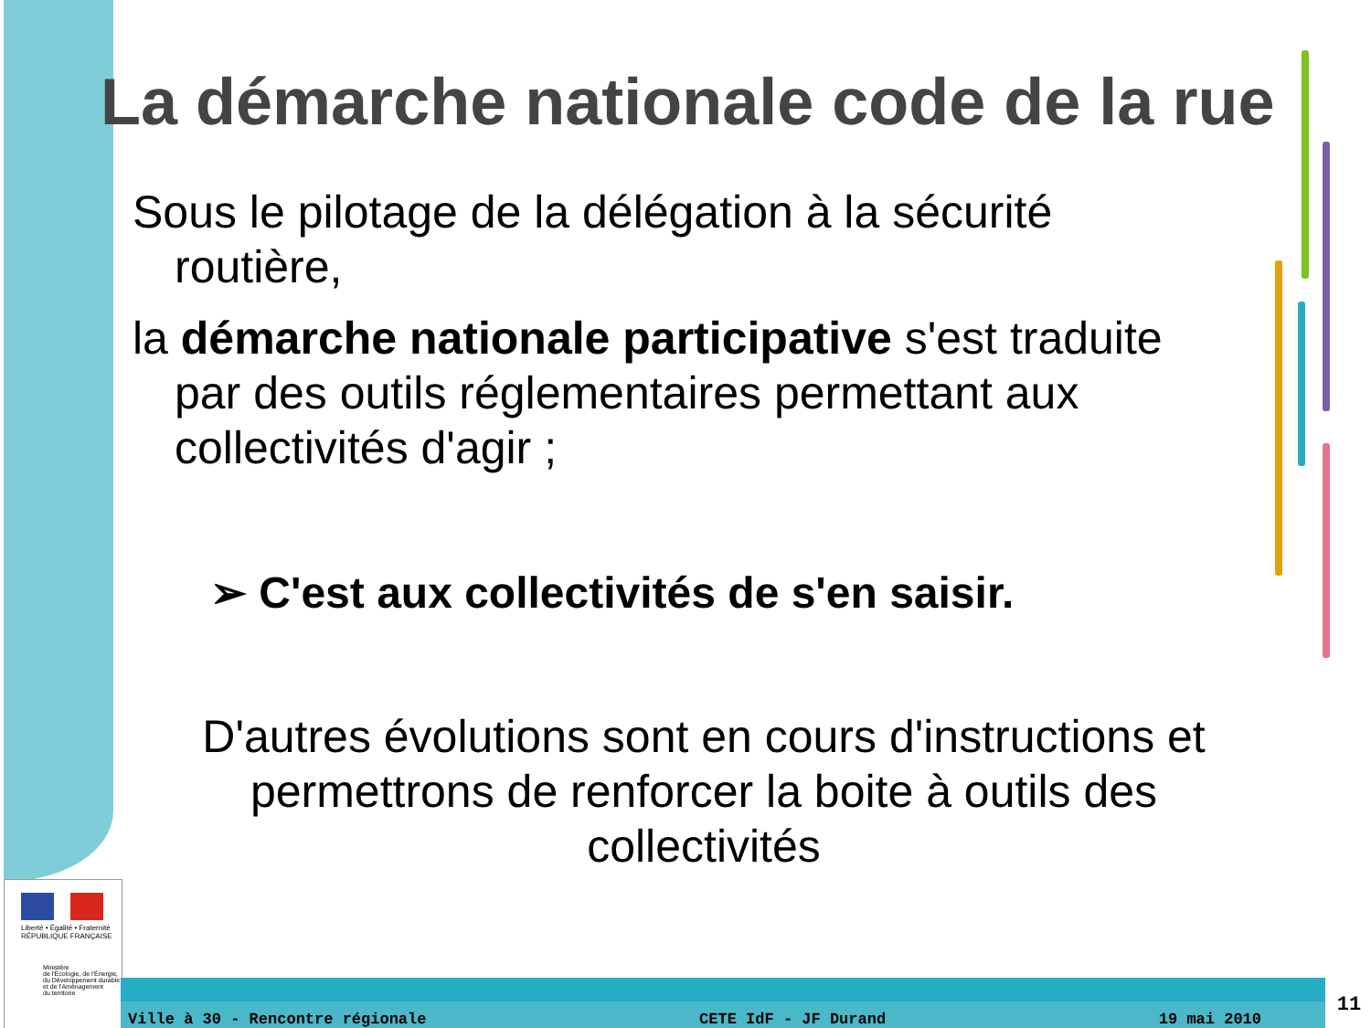La démarche nationale code de la rue
Sous le pilotage de la délégation à la sécurité routière,
la démarche nationale participative s'est traduite par des outils réglementaires permettant aux collectivités d'agir ;
➢ C'est aux collectivités de s'en saisir.
D'autres évolutions sont en cours d'instructions et permettrons de renforcer la boite à outils des collectivités
Liberté • Égalité • Fraternité
RÉPUBLIQUE FRANÇAISE
Ministère
de l'Écologie, de l'Énergie,
du Développement durable
et de l'Aménagement
du territoire
Ville à 30 - Rencontre régionale CETE IdF - JF Durand 19 mai 2010 11